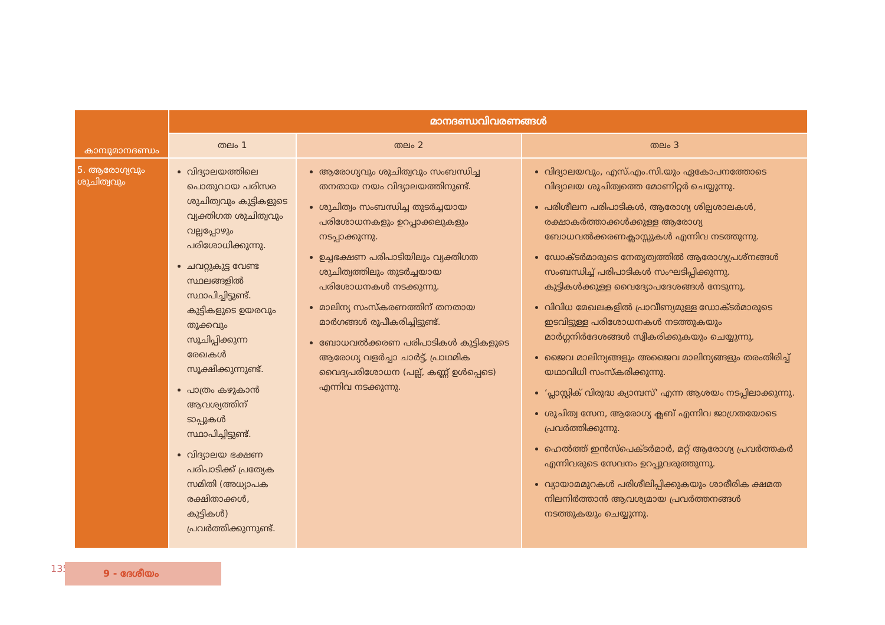| കാമ്പുമാനദണ്ഡം | മാനദണ്ഡവിവരണങ്ങൾ | | |
| --- | --- | --- | --- |
| | തലം 1 | തലം 2 | തലം 3 |
| 5. ആരോഗ്യവും ശുചിത്വവും | വിദ്യാലയത്തിലെ പൊതുവായ പരിസര ശുചിത്വവും കുട്ടികളുടെ വ്യക്തിഗത ശുചിത്വവും വല്ലപ്പോഴും പരിശോധിക്കുന്നു. ചവറ്റുകുട്ട വേണ്ട സ്ഥലങ്ങളിൽ സ്ഥാപിച്ചിട്ടുണ്ട്. കുട്ടികളുടെ ഉയരവും തൂക്കവും സൂചിപ്പിക്കുന്ന രേഖകൾ സൂക്ഷിക്കുന്നുണ്ട്. പാത്രം കഴുകാൻ ആവശ്യത്തിന് ടാപ്പുകൾ സ്ഥാപിച്ചിട്ടുണ്ട്. വിദ്യാലയ ഭക്ഷണ പരിപാടിക്ക് പ്രത്യേക സമിതി (അധ്യാപക രക്ഷിതാക്കൾ, കുട്ടികൾ) പ്രവർത്തിക്കുന്നുണ്ട്. | ആരോഗ്യവും ശുചിത്വവും സംബന്ധിച്ച തനതായ നയം വിദ്യാലയത്തിനുണ്ട്. ശുചിത്വം സംബന്ധിച്ച തുടർച്ചയായ പരിശോധനകളും ഉറപ്പാക്കലുകളും നടപ്പാക്കുന്നു. ഉച്ചഭക്ഷണ പരിപാടിയിലും വ്യക്തിഗത ശുചിത്വത്തിലും തുടർച്ചയായ പരിശോധനകൾ നടക്കുന്നു. മാലിന്യ സംസ്കരണത്തിന് തനതായ മാർഗങ്ങൾ രൂപീകരിച്ചിട്ടുണ്ട്. ബോധവൽക്കരണ പരിപാടികൾ കുട്ടികളുടെ ആരോഗ്യ വളർച്ചാ ചാർട്ട്, പ്രാഥമിക വൈദ്യപരിശോധന (പല്ല്, കണ്ണ് ഉൾപ്പെടെ) എന്നിവ നടക്കുന്നു. | വിദ്യാലയവും, എസ്.എം.സി.യും ഏകോപനത്തോടെ വിദ്യാലയ ശുചിത്വത്തെ മോണിറ്റർ ചെയ്യുന്നു. പരിശീലന പരിപാടികൾ, ആരോഗ്യ ശില്പശാലകൾ, രക്ഷാകർത്താക്കൾക്കുള്ള ആരോഗ്യ ബോധവൽക്കരണക്ലാസ്സുകൾ എന്നിവ നടത്തുന്നു. ഡോക്ടർമാരുടെ നേതൃത്വത്തിൽ ആരോഗ്യപ്രശ്നങ്ങൾ സംബന്ധിച്ച് പരിപാടികൾ സംഘടിപ്പിക്കുന്നു. കുട്ടികൾക്കുള്ള വൈദ്യോപദേശങ്ങൾ നേടുന്നു. വിവിധ മേഖലകളിൽ പ്രാവീണ്യമുള്ള ഡോക്ടർമാരുടെ ഇടവിട്ടുള്ള പരിശോധനകൾ നടത്തുകയും മാർഗ്ഗനിർദേശങ്ങൾ സ്വീകരിക്കുകയും ചെയ്യുന്നു. ജൈവ മാലിന്യങ്ങളും അജൈവ മാലിന്യങ്ങളും തരംതിരിച്ച് യഥാവിധി സംസ്കരിക്കുന്നു. ‘പ്ലാസ്റ്റിക് വിരുദ്ധ ക്യാമ്പസ്’ എന്ന ആശയം നടപ്പിലാക്കുന്നു. ശുചിത്വ സേന, ആരോഗ്യ ക്ലബ് എന്നിവ ജാഗ്രതയോടെ പ്രവർത്തിക്കുന്നു. ഹെൽത്ത് ഇൻസ്പെക്ടർമാർ, മറ്റ് ആരോഗ്യ പ്രവർത്തകർ എന്നിവരുടെ സേവനം ഉറപ്പുവരുത്തുന്നു. വ്യായാമമുറകൾ പരിശീലിപ്പിക്കുകയും ശാരീരിക ക്ഷമത നിലനിർത്താൻ ആവശ്യമായ പ്രവർത്തനങ്ങൾ നടത്തുകയും ചെയ്യുന്നു. |
135 9 - ദേശീയം